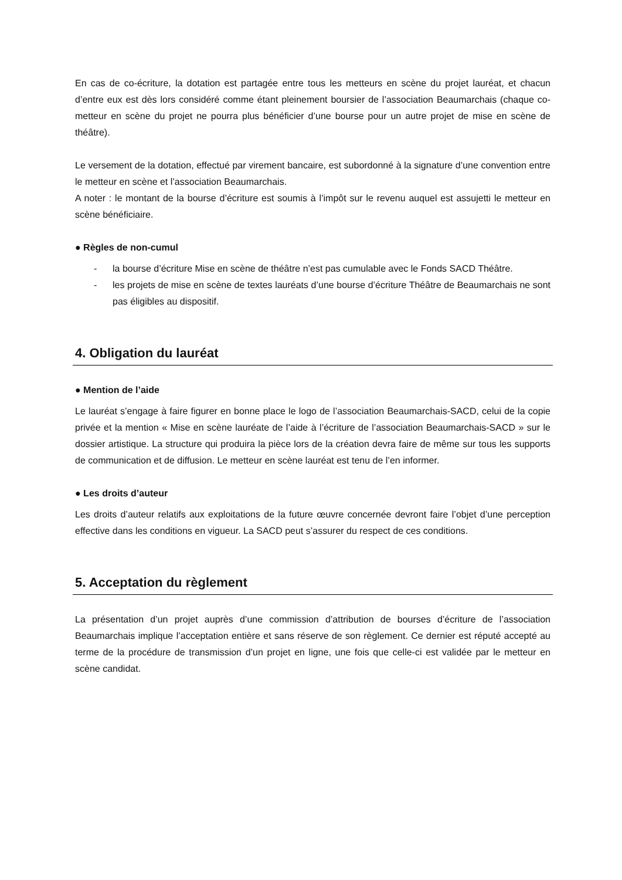En cas de co-écriture, la dotation est partagée entre tous les metteurs en scène du projet lauréat, et chacun d’entre eux est dès lors considéré comme étant pleinement boursier de l’association Beaumarchais (chaque co-metteur en scène du projet ne pourra plus bénéficier d’une bourse pour un autre projet de mise en scène de théâtre).
Le versement de la dotation, effectué par virement bancaire, est subordonné à la signature d’une convention entre le metteur en scène et l’association Beaumarchais.
A noter : le montant de la bourse d’écriture est soumis à l’impôt sur le revenu auquel est assujetti le metteur en scène bénéficiaire.
● Règles de non-cumul
- la bourse d’écriture Mise en scène de théâtre n’est pas cumulable avec le Fonds SACD Théâtre.
- les projets de mise en scène de textes lauréats d’une bourse d’écriture Théâtre de Beaumarchais ne sont pas éligibles au dispositif.
4. Obligation du lauréat
● Mention de l’aide
Le lauréat s’engage à faire figurer en bonne place le logo de l’association Beaumarchais-SACD, celui de la copie privée et la mention « Mise en scène lauréate de l’aide à l’écriture de l’association Beaumarchais-SACD » sur le dossier artistique. La structure qui produira la pièce lors de la création devra faire de même sur tous les supports de communication et de diffusion. Le metteur en scène lauréat est tenu de l’en informer.
● Les droits d’auteur
Les droits d’auteur relatifs aux exploitations de la future œuvre concernée devront faire l’objet d’une perception effective dans les conditions en vigueur. La SACD peut s’assurer du respect de ces conditions.
5. Acceptation du règlement
La présentation d’un projet auprès d’une commission d’attribution de bourses d’écriture de l’association Beaumarchais implique l’acceptation entière et sans réserve de son règlement. Ce dernier est réputé accepté au terme de la procédure de transmission d’un projet en ligne, une fois que celle-ci est validée par le metteur en scène candidat.